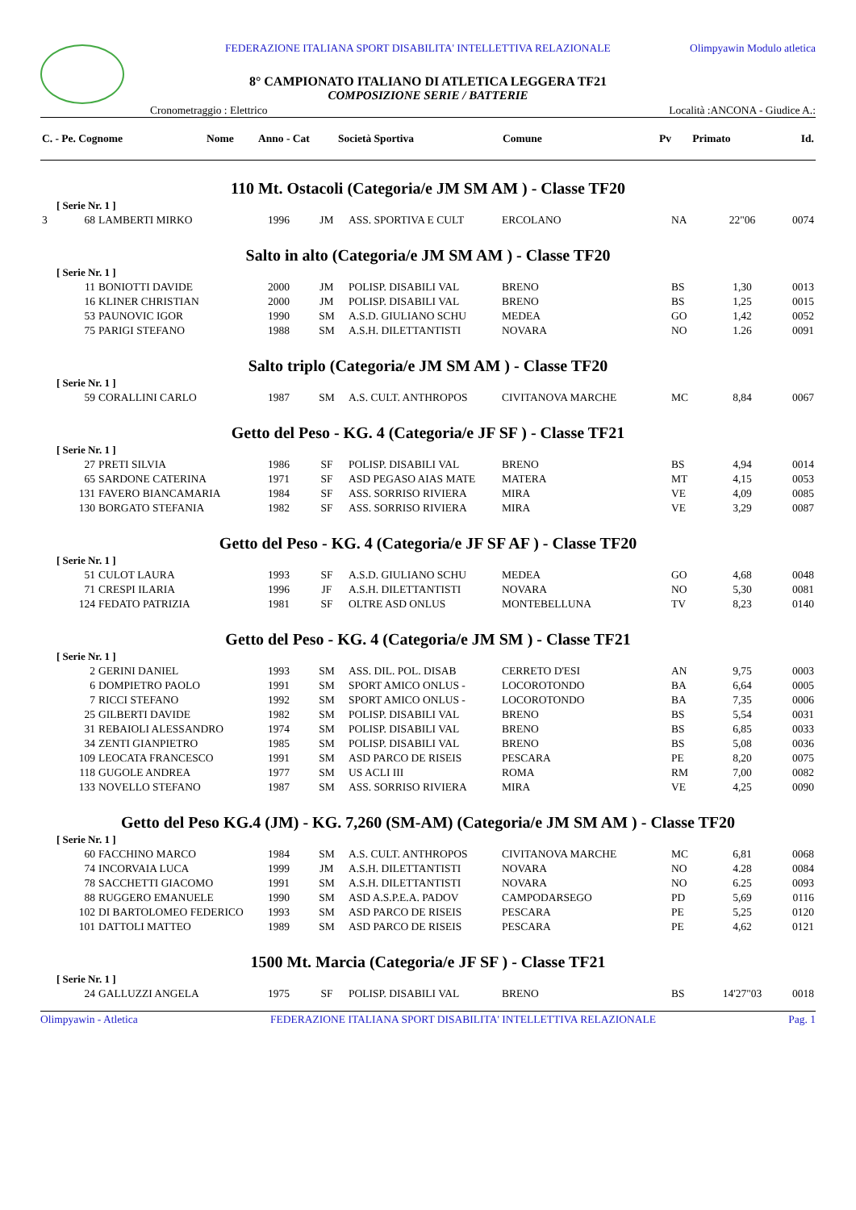FEDERAZIONE ITALIANA SPORT DISABILITA' INTELLETTIVA RELAZIONALE Olimpyawin Modulo atletica
8° CAMPIONATO ITALIANO DI ATLETICA LEGGERA TF21
COMPOSIZIONE SERIE / BATTERIE
Cronometraggio : Elettrico Località :ANCONA - Giudice A.:
| C. - Pe. Cognome | Nome | Anno - Cat | Società Sportiva | Comune | Pv | Primato | Id. |
| --- | --- | --- | --- | --- | --- | --- | --- |
| 110 Mt. Ostacoli (Categoria/e JM SM AM ) - Classe TF20 | | | | | | | | | |
| [ Serie Nr. 1 ] | | | | | | | | | |
| 3 | 68 | LAMBERTI MIRKO | 1996 | JM | ASS. SPORTIVA E CULT | ERCOLANO | NA | 22"06 | 0074 |
| Salto in alto (Categoria/e JM SM AM ) - Classe TF20 | | | | | | | | | |
| [ Serie Nr. 1 ] | | | | | | | | | |
| | 11 | BONIOTTI DAVIDE | 2000 | JM | POLISP. DISABILI VAL | BRENO | BS | 1,30 | 0013 |
| | 16 | KLINER CHRISTIAN | 2000 | JM | POLISP. DISABILI VAL | BRENO | BS | 1,25 | 0015 |
| | 53 | PAUNOVIC IGOR | 1990 | SM | A.S.D. GIULIANO SCHU | MEDEA | GO | 1,42 | 0052 |
| | 75 | PARIGI STEFANO | 1988 | SM | A.S.H. DILETTANTISTI | NOVARA | NO | 1.26 | 0091 |
| Salto triplo (Categoria/e JM SM AM ) - Classe TF20 | | | | | | | | | |
| [ Serie Nr. 1 ] | | | | | | | | | |
| | 59 | CORALLINI CARLO | 1987 | SM | A.S. CULT. ANTHROPOS | CIVITANOVA MARCHE | MC | 8,84 | 0067 |
| Getto del Peso - KG. 4 (Categoria/e JF SF ) - Classe TF21 | | | | | | | | | |
| [ Serie Nr. 1 ] | | | | | | | | | |
| | 27 | PRETI SILVIA | 1986 | SF | POLISP. DISABILI VAL | BRENO | BS | 4,94 | 0014 |
| | 65 | SARDONE CATERINA | 1971 | SF | ASD PEGASO AIAS MATE | MATERA | MT | 4,15 | 0053 |
| | 131 | FAVERO BIANCAMARIA | 1984 | SF | ASS. SORRISO RIVIERA | MIRA | VE | 4,09 | 0085 |
| | 130 | BORGATO STEFANIA | 1982 | SF | ASS. SORRISO RIVIERA | MIRA | VE | 3,29 | 0087 |
| Getto del Peso - KG. 4 (Categoria/e JF SF AF ) - Classe TF20 | | | | | | | | | |
| [ Serie Nr. 1 ] | | | | | | | | | |
| | 51 | CULOT LAURA | 1993 | SF | A.S.D. GIULIANO SCHU | MEDEA | GO | 4,68 | 0048 |
| | 71 | CRESPI ILARIA | 1996 | JF | A.S.H. DILETTANTISTI | NOVARA | NO | 5,30 | 0081 |
| | 124 | FEDATO PATRIZIA | 1981 | SF | OLTRE ASD ONLUS | MONTEBELLUNA | TV | 8,23 | 0140 |
| Getto del Peso - KG. 4 (Categoria/e JM SM ) - Classe TF21 | | | | | | | | | |
| [ Serie Nr. 1 ] | | | | | | | | | |
| | 2 | GERINI DANIEL | 1993 | SM | ASS. DIL. POL. DISAB | CERRETO D'ESI | AN | 9,75 | 0003 |
| | 6 | DOMPIETRO PAOLO | 1991 | SM | SPORT AMICO ONLUS - | LOCOROTONDO | BA | 6,64 | 0005 |
| | 7 | RICCI STEFANO | 1992 | SM | SPORT AMICO ONLUS - | LOCOROTONDO | BA | 7,35 | 0006 |
| | 25 | GILBERTI DAVIDE | 1982 | SM | POLISP. DISABILI VAL | BRENO | BS | 5,54 | 0031 |
| | 31 | REBAIOLI ALESSANDRO | 1974 | SM | POLISP. DISABILI VAL | BRENO | BS | 6,85 | 0033 |
| | 34 | ZENTI GIANPIETRO | 1985 | SM | POLISP. DISABILI VAL | BRENO | BS | 5,08 | 0036 |
| | 109 | LEOCATA FRANCESCO | 1991 | SM | ASD PARCO DE RISEIS | PESCARA | PE | 8,20 | 0075 |
| | 118 | GUGOLE ANDREA | 1977 | SM | US ACLI III | ROMA | RM | 7,00 | 0082 |
| | 133 | NOVELLO STEFANO | 1987 | SM | ASS. SORRISO RIVIERA | MIRA | VE | 4,25 | 0090 |
| Getto del Peso KG.4 (JM) - KG. 7,260 (SM-AM) (Categoria/e JM SM AM ) - Classe TF20 | | | | | | | | | |
| [ Serie Nr. 1 ] | | | | | | | | | |
| | 60 | FACCHINO MARCO | 1984 | SM | A.S. CULT. ANTHROPOS | CIVITANOVA MARCHE | MC | 6,81 | 0068 |
| | 74 | INCORVAIA LUCA | 1999 | JM | A.S.H. DILETTANTISTI | NOVARA | NO | 4.28 | 0084 |
| | 78 | SACCHETTI GIACOMO | 1991 | SM | A.S.H. DILETTANTISTI | NOVARA | NO | 6.25 | 0093 |
| | 88 | RUGGERO EMANUELE | 1990 | SM | ASD A.S.P.E.A. PADOV | CAMPODARSEGO | PD | 5,69 | 0116 |
| | 102 | DI BARTOLOMEO FEDERICO | 1993 | SM | ASD PARCO DE RISEIS | PESCARA | PE | 5,25 | 0120 |
| | 101 | DATTOLI MATTEO | 1989 | SM | ASD PARCO DE RISEIS | PESCARA | PE | 4,62 | 0121 |
| 1500 Mt. Marcia (Categoria/e JF SF ) - Classe TF21 | | | | | | | | | |
| [ Serie Nr. 1 ] | | | | | | | | | |
| | 24 | GALLUZZI ANGELA | 1975 | SF | POLISP. DISABILI VAL | BRENO | BS | 14'27"03 | 0018 |
Olimpyawin - Atletica FEDERAZIONE ITALIANA SPORT DISABILITA' INTELLETTIVA RELAZIONALE Pag. 1